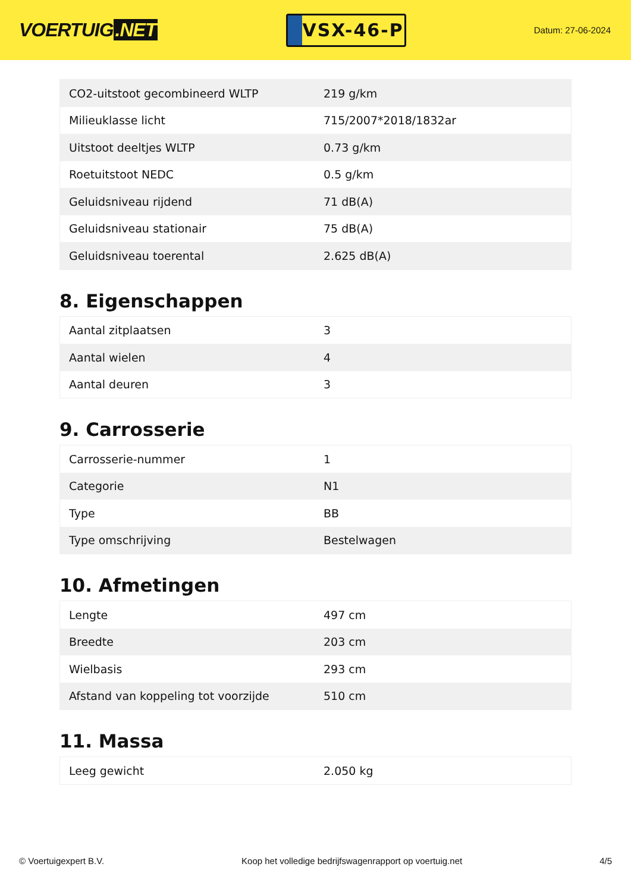VOERTUIG.NET
VSX-46-P
Datum: 27-06-2024
| CO2-uitstoot gecombineerd WLTP | 219 g/km |
| Milieuklasse licht | 715/2007*2018/1832ar |
| Uitstoot deeltjes WLTP | 0.73 g/km |
| Roetuitstoot NEDC | 0.5 g/km |
| Geluidsniveau rijdend | 71 dB(A) |
| Geluidsniveau stationair | 75 dB(A) |
| Geluidsniveau toerental | 2.625 dB(A) |
8. Eigenschappen
| Aantal zitplaatsen | 3 |
| Aantal wielen | 4 |
| Aantal deuren | 3 |
9. Carrosserie
| Carrosserie-nummer | 1 |
| Categorie | N1 |
| Type | BB |
| Type omschrijving | Bestelwagen |
10. Afmetingen
| Lengte | 497 cm |
| Breedte | 203 cm |
| Wielbasis | 293 cm |
| Afstand van koppeling tot voorzijde | 510 cm |
11. Massa
| Leeg gewicht | 2.050 kg |
© Voertuigexpert B.V. Koop het volledige bedrijfswagenrapport op voertuig.net 4/5